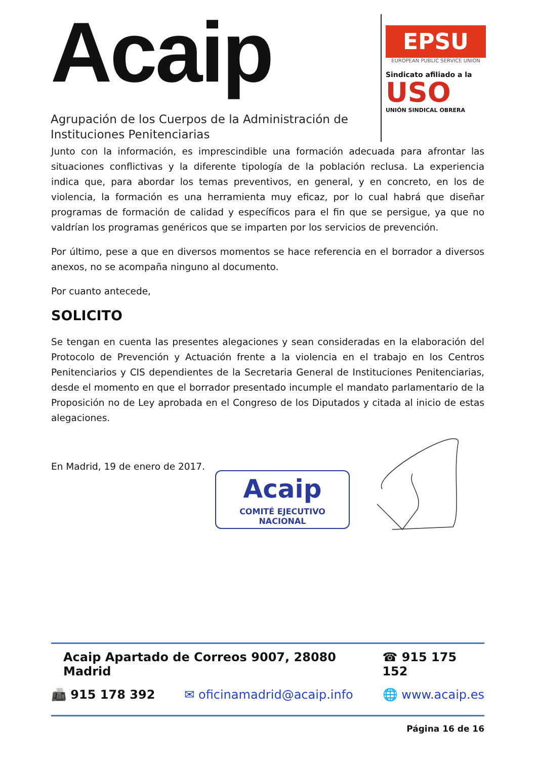Acaip
Agrupación de los Cuerpos de la Administración de Instituciones Penitenciarias
EPSU
EUROPEAN PUBLIC SERVICE UNION
Sindicato afiliado a la
USO
UNIÓN SINDICAL OBRERA
Junto con la información, es imprescindible una formación adecuada para afrontar las situaciones conflictivas y la diferente tipología de la población reclusa. La experiencia indica que, para abordar los temas preventivos, en general, y en concreto, en los de violencia, la formación es una herramienta muy eficaz, por lo cual habrá que diseñar programas de formación de calidad y específicos para el fin que se persigue, ya que no valdrían los programas genéricos que se imparten por los servicios de prevención.
Por último, pese a que en diversos momentos se hace referencia en el borrador a diversos anexos, no se acompaña ninguno al documento.
Por cuanto antecede,
SOLICITO
Se tengan en cuenta las presentes alegaciones y sean consideradas en la elaboración del Protocolo de Prevención y Actuación frente a la violencia en el trabajo en los Centros Penitenciarios y CIS dependientes de la Secretaria General de Instituciones Penitenciarias, desde el momento en que el borrador presentado incumple el mandato parlamentario de la Proposición no de Ley aprobada en el Congreso de los Diputados y citada al inicio de estas alegaciones.
En Madrid, 19 de enero de 2017.
Acaip
COMITÉ EJECUTIVO NACIONAL
Acaip Apartado de Correos 9007, 28080 Madrid ☎ 915 175 152
📠 915 178 392 ✉ oficinamadrid@acaip.info 🌐 www.acaip.es
Página 16 de 16